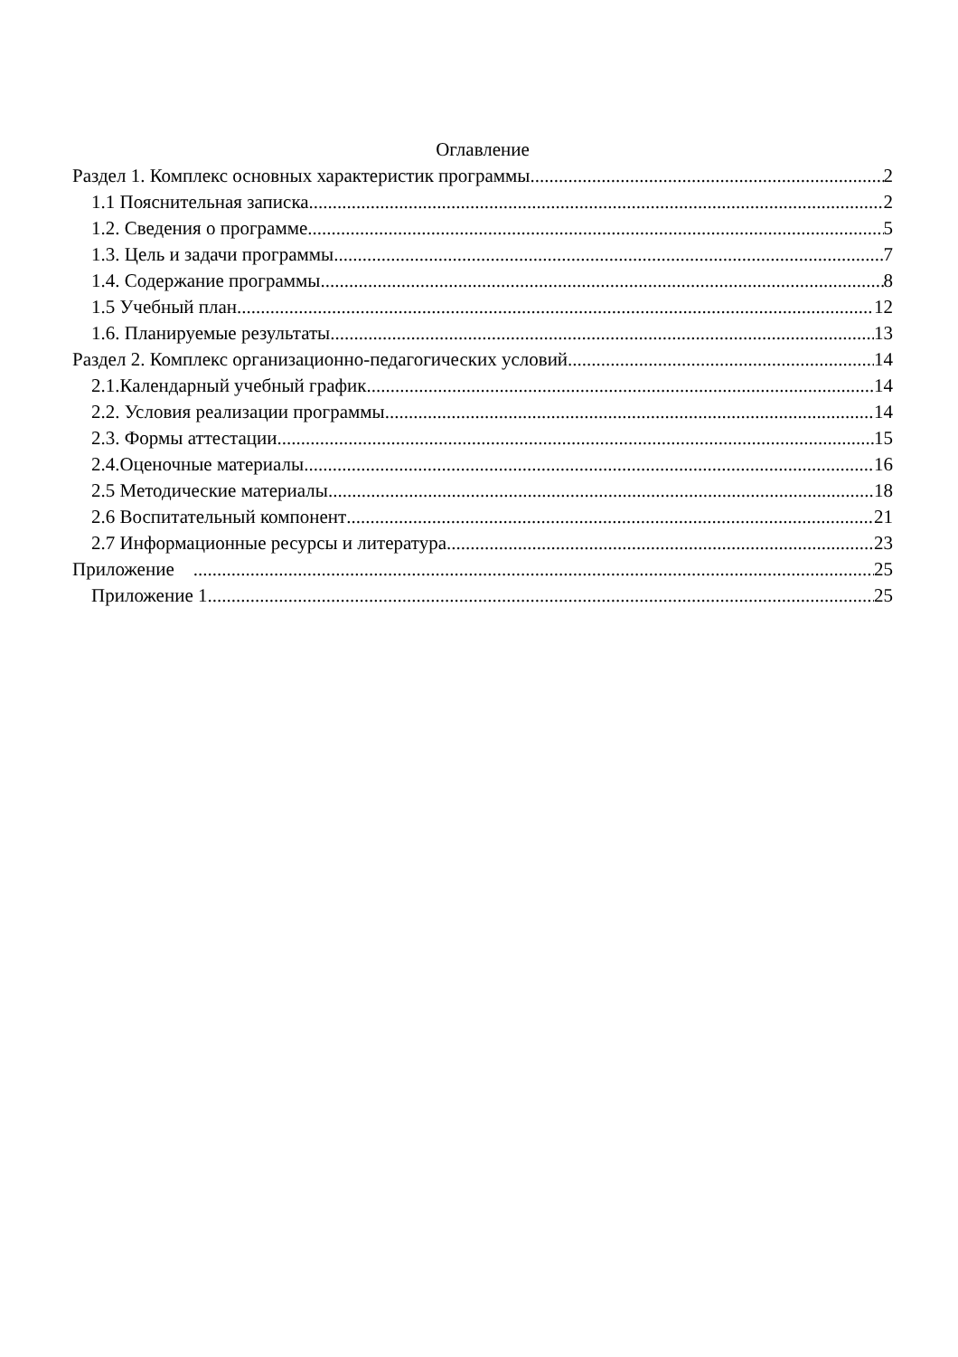Оглавление
Раздел 1. Комплекс основных характеристик программы 2
1.1 Пояснительная записка 2
1.2. Сведения о программе 5
1.3. Цель и задачи программы 7
1.4. Содержание программы 8
1.5 Учебный план. 12
1.6. Планируемые результаты 13
Раздел 2. Комплекс организационно-педагогических условий 14
2.1.Календарный учебный график 14
2.2. Условия реализации программы 14
2.3. Формы аттестации 15
2.4.Оценочные материалы 16
2.5 Методические материалы 18
2.6 Воспитательный компонент 21
2.7 Информационные ресурсы и литература 23
Приложение 25
Приложение 1 25